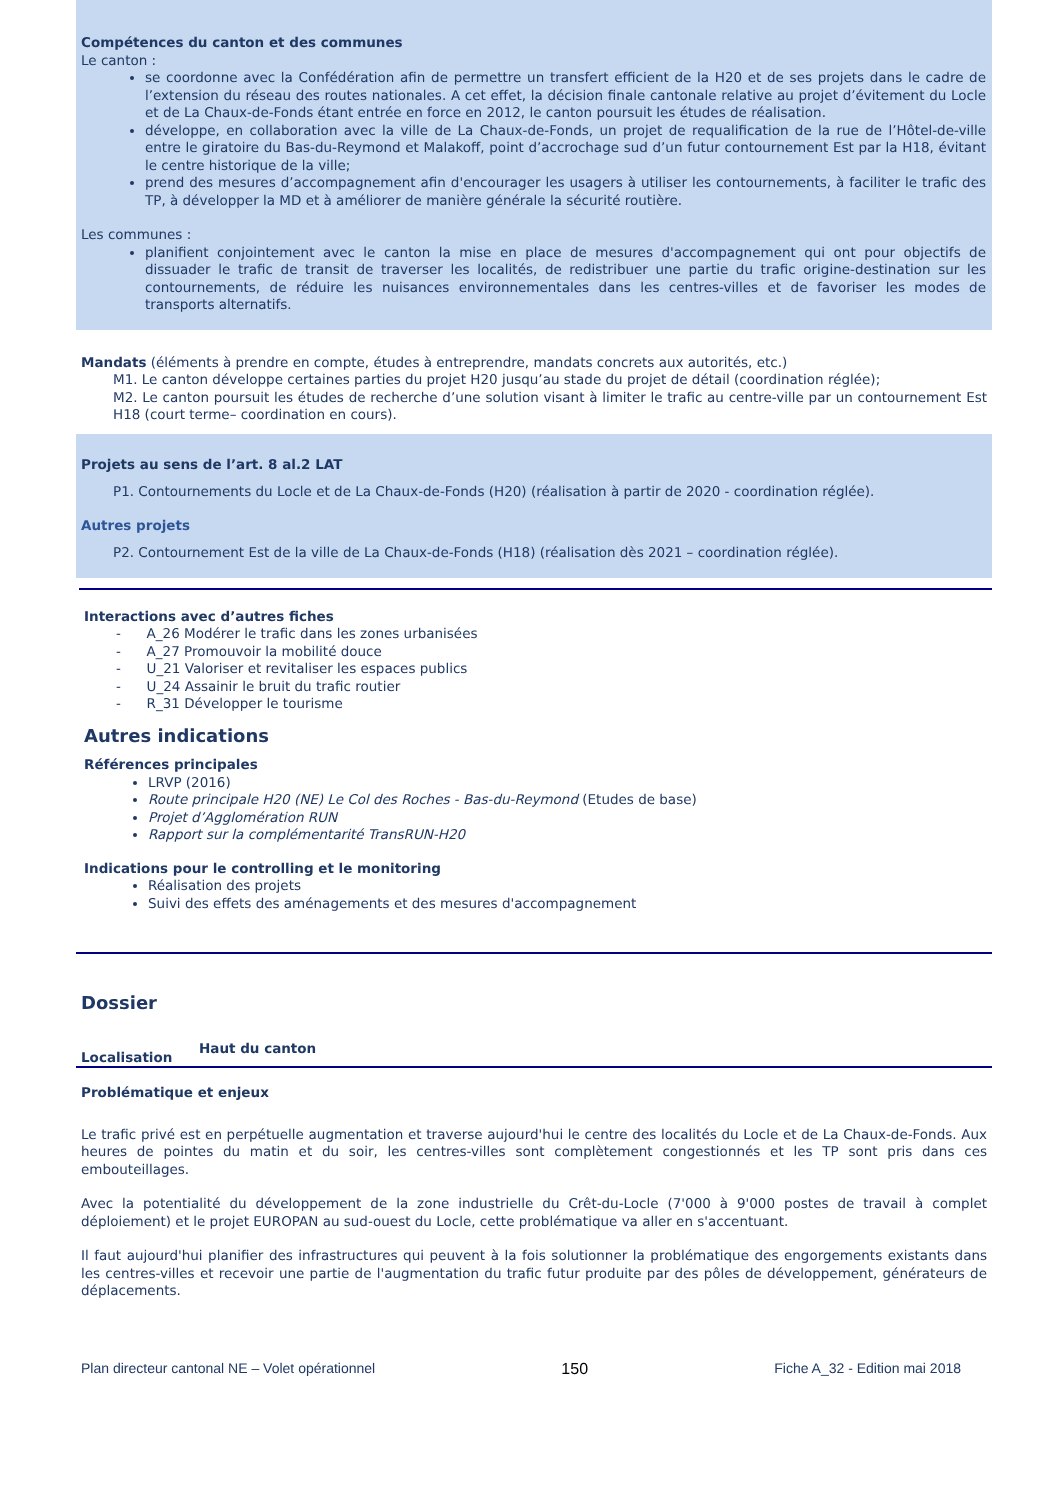Compétences du canton et des communes
Le canton :
se coordonne avec la Confédération afin de permettre un transfert efficient de la H20 et de ses projets dans le cadre de l’extension du réseau des routes nationales. A cet effet, la décision finale cantonale relative au projet d’évitement du Locle et de La Chaux-de-Fonds étant entrée en force en 2012, le canton poursuit les études de réalisation.
développe, en collaboration avec la ville de La Chaux-de-Fonds, un projet de requalification de la rue de l’Hôtel-de-ville entre le giratoire du Bas-du-Reymond et Malakoff, point d’accrochage sud d’un futur contournement Est par la H18, évitant le centre historique de la ville;
prend des mesures d’accompagnement afin d'encourager les usagers à utiliser les contournements, à faciliter le trafic des TP, à développer la MD et à améliorer de manière générale la sécurité routière.
Les communes :
planifient conjointement avec le canton la mise en place de mesures d'accompagnement qui ont pour objectifs de dissuader le trafic de transit de traverser les localités, de redistribuer une partie du trafic origine-destination sur les contournements, de réduire les nuisances environnementales dans les centres-villes et de favoriser les modes de transports alternatifs.
Mandats (éléments à prendre en compte, études à entreprendre, mandats concrets aux autorités, etc.)
M1. Le canton développe certaines parties du projet H20 jusqu’au stade du projet de détail (coordination réglée);
M2. Le canton poursuit les études de recherche d’une solution visant à limiter le trafic au centre-ville par un contournement Est H18 (court terme– coordination en cours).
Projets au sens de l’art. 8 al.2 LAT
P1. Contournements du Locle et de La Chaux-de-Fonds (H20) (réalisation à partir de 2020 - coordination réglée).
Autres projets
P2. Contournement Est de la ville de La Chaux-de-Fonds (H18) (réalisation dès 2021 – coordination réglée).
Interactions avec d’autres fiches
- A_26 Modérer le trafic dans les zones urbanisées
- A_27 Promouvoir la mobilité douce
- U_21 Valoriser et revitaliser les espaces publics
- U_24 Assainir le bruit du trafic routier
- R_31 Développer le tourisme
Autres indications
Références principales
LRVP (2016)
Route principale H20 (NE) Le Col des Roches - Bas-du-Reymond (Etudes de base)
Projet d’Agglomération RUN
Rapport sur la complémentarité TransRUN-H20
Indications pour le controlling et le monitoring
Réalisation des projets
Suivi des effets des aménagements et des mesures d'accompagnement
Dossier
Localisation Haut du canton
Problématique et enjeux
Le trafic privé est en perpétuelle augmentation et traverse aujourd'hui le centre des localités du Locle et de La Chaux-de-Fonds. Aux heures de pointes du matin et du soir, les centres-villes sont complètement congestionnés et les TP sont pris dans ces embouteillages.
Avec la potentialité du développement de la zone industrielle du Crêt-du-Locle (7'000 à 9'000 postes de travail à complet déploiement) et le projet EUROPAN au sud-ouest du Locle, cette problématique va aller en s'accentuant.
Il faut aujourd'hui planifier des infrastructures qui peuvent à la fois solutionner la problématique des engorgements existants dans les centres-villes et recevoir une partie de l'augmentation du trafic futur produite par des pôles de développement, générateurs de déplacements.
Plan directeur cantonal NE – Volet opérationnel 150 Fiche A_32 - Edition mai 2018